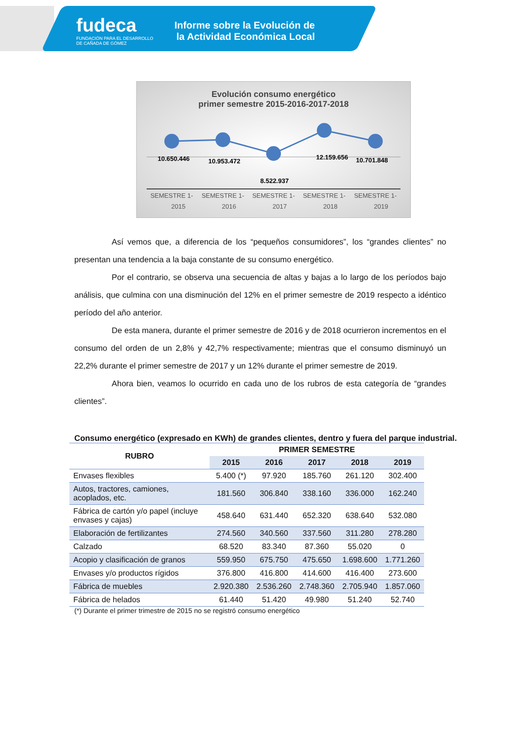fudeca
FUNDACIÓN PARA EL DESARROLLO
DE CAÑADA DE GÓMEZ
Informe sobre la Evolución de la Actividad Económica Local
Evolución consumo energético
primer semestre 2015-2016-2017-2018
10.650.446
10.953.472
8.522.937
12.159.656
10.701.848
SEMESTRE 1-
SEMESTRE 1-
SEMESTRE 1-
SEMESTRE 1-
SEMESTRE 1-
2015 2016 2017 2018 2019
Así vemos que, a diferencia de los “pequeños consumidores”, los “grandes clientes” no presentan una tendencia a la baja constante de su consumo energético.
Por el contrario, se observa una secuencia de altas y bajas a lo largo de los períodos bajo análisis, que culmina con una disminución del 12% en el primer semestre de 2019 respecto a idéntico período del año anterior.
De esta manera, durante el primer semestre de 2016 y de 2018 ocurrieron incrementos en el consumo del orden de un 2,8% y 42,7% respectivamente; mientras que el consumo disminuyó un 22,2% durante el primer semestre de 2017 y un 12% durante el primer semestre de 2019.
Ahora bien, veamos lo ocurrido en cada uno de los rubros de esta categoría de “grandes clientes”.
Consumo energético (expresado en KWh) de grandes clientes, dentro y fuera del parque industrial.
| RUBRO | PRIMER SEMESTRE | | | | |
| --- | --- | --- | --- | --- | --- |
| | 2015 | 2016 | 2017 | 2018 | 2019 |
| Envases flexibles | 5.400 (*) | 97.920 | 185.760 | 261.120 | 302.400 |
| Autos, tractores, camiones, acoplados, etc. | 181.560 | 306.840 | 338.160 | 336.000 | 162.240 |
| Fábrica de cartón y/o papel (incluye envases y cajas) | 458.640 | 631.440 | 652.320 | 638.640 | 532.080 |
| Elaboración de fertilizantes | 274.560 | 340.560 | 337.560 | 311.280 | 278.280 |
| Calzado | 68.520 | 83.340 | 87.360 | 55.020 | 0 |
| Acopio y clasificación de granos | 559.950 | 675.750 | 475.650 | 1.698.600 | 1.771.260 |
| Envases y/o productos rígidos | 376.800 | 416.800 | 414.600 | 416.400 | 273.600 |
| Fábrica de muebles | 2.920.380 | 2.536.260 | 2.748.360 | 2.705.940 | 1.857.060 |
| Fábrica de helados | 61.440 | 51.420 | 49.980 | 51.240 | 52.740 |
(*) Durante el primer trimestre de 2015 no se registró consumo energético